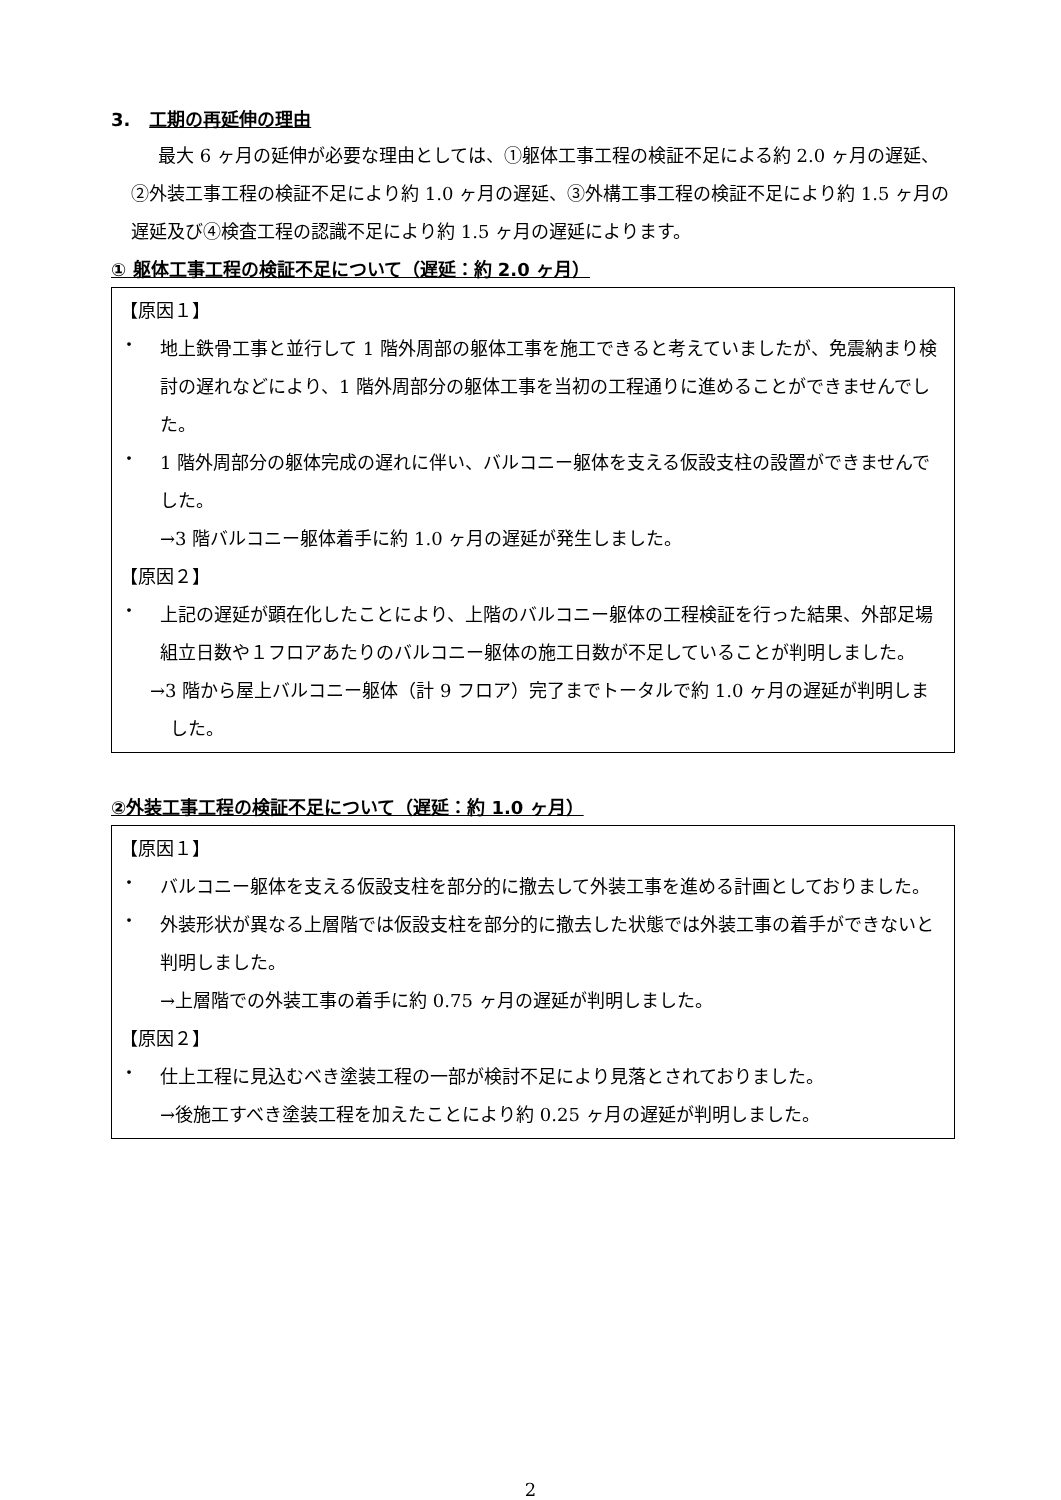3. 工期の再延伸の理由
最大 6 ヶ月の延伸が必要な理由としては、①躯体工事工程の検証不足による約 2.0 ヶ月の遅延、②外装工事工程の検証不足により約 1.0 ヶ月の遅延、③外構工事工程の検証不足により約 1.5 ヶ月の遅延及び④検査工程の認識不足により約 1.5 ヶ月の遅延によります。
① 躯体工事工程の検証不足について（遅延：約 2.0 ヶ月）
【原因１】
・
地上鉄骨工事と並行して 1 階外周部の躯体工事を施工できると考えていましたが、免震納まり検討の遅れなどにより、1 階外周部分の躯体工事を当初の工程通りに進めることができませんでした。
・
1 階外周部分の躯体完成の遅れに伴い、バルコニー躯体を支える仮設支柱の設置ができませんでした。
→3 階バルコニー躯体着手に約 1.0 ヶ月の遅延が発生しました。
【原因２】
・
上記の遅延が顕在化したことにより、上階のバルコニー躯体の工程検証を行った結果、外部足場組立日数や１フロアあたりのバルコニー躯体の施工日数が不足していることが判明しました。
→3 階から屋上バルコニー躯体（計 9 フロア）完了までトータルで約 1.0 ヶ月の遅延が判明しました。
②外装工事工程の検証不足について（遅延：約 1.0 ヶ月）
【原因１】
・
バルコニー躯体を支える仮設支柱を部分的に撤去して外装工事を進める計画としておりました。
・
外装形状が異なる上層階では仮設支柱を部分的に撤去した状態では外装工事の着手ができないと判明しました。
→上層階での外装工事の着手に約 0.75 ヶ月の遅延が判明しました。
【原因２】
・
仕上工程に見込むべき塗装工程の一部が検討不足により見落とされておりました。
→後施工すべき塗装工程を加えたことにより約 0.25 ヶ月の遅延が判明しました。
2